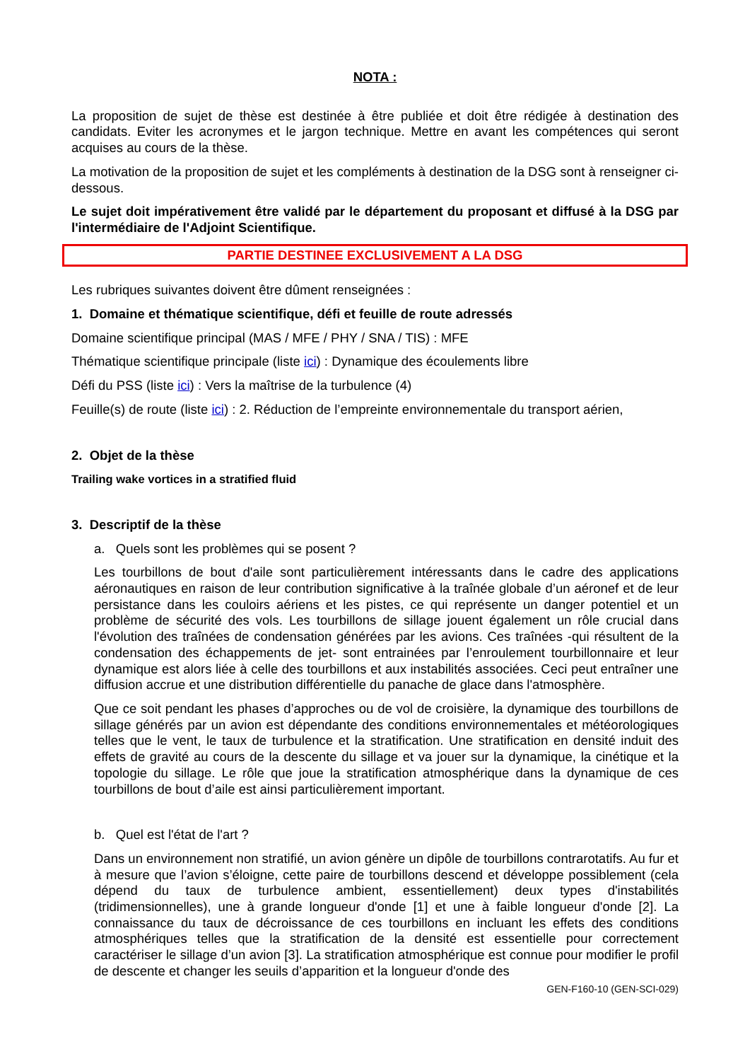NOTA :
La proposition de sujet de thèse est destinée à être publiée et doit être rédigée à destination des candidats. Eviter les acronymes et le jargon technique. Mettre en avant les compétences qui seront acquises au cours de la thèse.
La motivation de la proposition de sujet et les compléments à destination de la DSG sont à renseigner ci-dessous.
Le sujet doit impérativement être validé par le département du proposant et diffusé à la DSG par l'intermédiaire de l'Adjoint Scientifique.
PARTIE DESTINEE EXCLUSIVEMENT A LA DSG
Les rubriques suivantes doivent être dûment renseignées :
1. Domaine et thématique scientifique, défi et feuille de route adressés
Domaine scientifique principal (MAS / MFE / PHY / SNA / TIS) : MFE
Thématique scientifique principale (liste ici) : Dynamique des écoulements libre
Défi du PSS (liste ici) : Vers la maîtrise de la turbulence (4)
Feuille(s) de route (liste ici) : 2. Réduction de l’empreinte environnementale du transport aérien,
2. Objet de la thèse
Trailing wake vortices in a stratified fluid
3. Descriptif de la thèse
a. Quels sont les problèmes qui se posent ?
Les tourbillons de bout d'aile sont particulièrement intéressants dans le cadre des applications aéronautiques en raison de leur contribution significative à la traînée globale d’un aéronef et de leur persistance dans les couloirs aériens et les pistes, ce qui représente un danger potentiel et un problème de sécurité des vols. Les tourbillons de sillage jouent également un rôle crucial dans l'évolution des traînées de condensation générées par les avions. Ces traînées -qui résultent de la condensation des échappements de jet- sont entrainées par l’enroulement tourbillonnaire et leur dynamique est alors liée à celle des tourbillons et aux instabilités associées. Ceci peut entraîner une diffusion accrue et une distribution différentielle du panache de glace dans l'atmosphère.
Que ce soit pendant les phases d’approches ou de vol de croisière, la dynamique des tourbillons de sillage générés par un avion est dépendante des conditions environnementales et météorologiques telles que le vent, le taux de turbulence et la stratification. Une stratification en densité induit des effets de gravité au cours de la descente du sillage et va jouer sur la dynamique, la cinétique et la topologie du sillage. Le rôle que joue la stratification atmosphérique dans la dynamique de ces tourbillons de bout d’aile est ainsi particulièrement important.
b. Quel est l'état de l'art ?
Dans un environnement non stratifié, un avion génère un dipôle de tourbillons contrarotatifs. Au fur et à mesure que l’avion s’éloigne, cette paire de tourbillons descend et développe possiblement (cela dépend du taux de turbulence ambient, essentiellement) deux types d'instabilités (tridimensionnelles), une à grande longueur d'onde [1] et une à faible longueur d'onde [2]. La connaissance du taux de décroissance de ces tourbillons en incluant les effets des conditions atmosphériques telles que la stratification de la densité est essentielle pour correctement caractériser le sillage d’un avion [3]. La stratification atmosphérique est connue pour modifier le profil de descente et changer les seuils d’apparition et la longueur d'onde des
GEN-F160-10 (GEN-SCI-029)